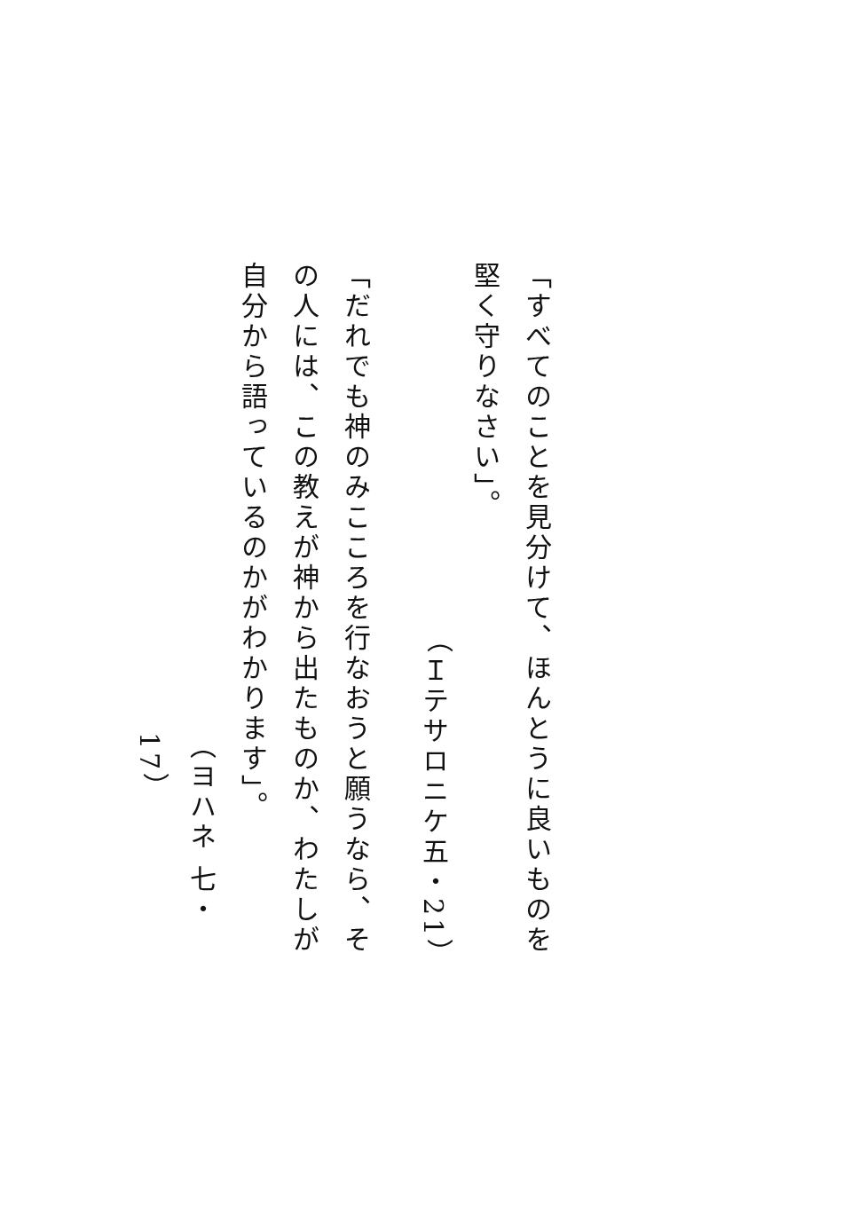「すべてのことを見分けて、ほんとうに良いものを堅く守りなさい」。
（Ｉテサロニケ五・21）
「だれでも神のみこころを行なおうと願うなら、その人には、この教えが神から出たものか、わたしが自分から語っているのかがわかります」。
（ヨハネ 七・17）